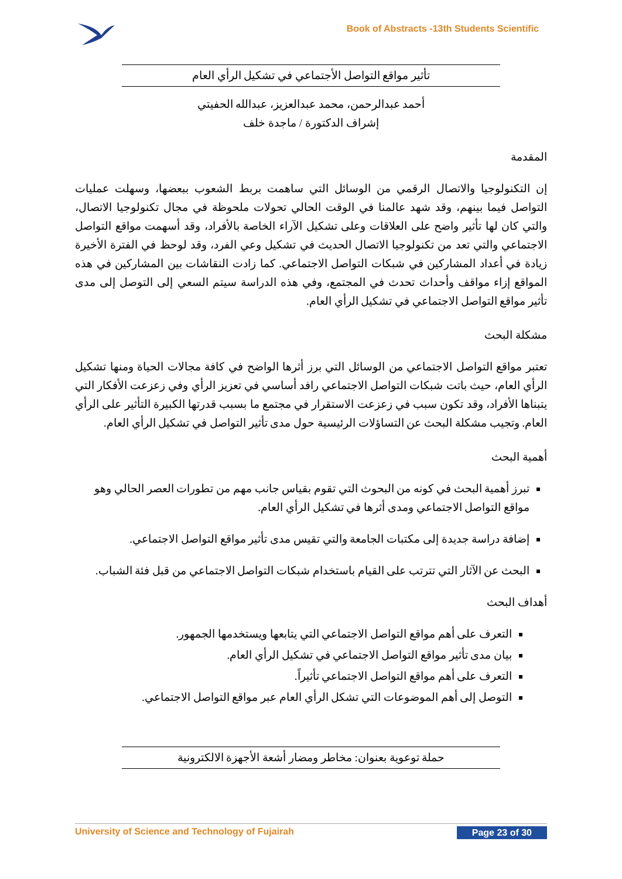Book of Abstracts -13th Students Scientific
تأثير مواقع التواصل الأجتماعي في تشكيل الرأي العام
أحمد عبدالرحمن، محمد عبدالعزيز، عبدالله الحفيتي
إشراف الدكتورة / ماجدة خلف
المقدمة
إن التكنولوجيا والاتصال الرقمي من الوسائل التي ساهمت بربط الشعوب ببعضها، وسهلت عمليات التواصل فيما بينهم، وقد شهد عالمنا في الوقت الحالي تحولات ملحوظة في مجال تكنولوجيا الاتصال، والتي كان لها تأثير واضح على العلاقات وعلى تشكيل الآراء الخاصة بالأفراد، وقد أسهمت مواقع التواصل الاجتماعي والتي تعد من تكنولوجيا الاتصال الحديث في تشكيل وعي الفرد، وقد لوحظ في الفترة الأخيرة زيادة في أعداد المشاركين في شبكات التواصل الاجتماعي. كما زادت النقاشات بين المشاركين في هذه المواقع إزاء مواقف وأحداث تحدث في المجتمع، وفي هذه الدراسة سيتم السعي إلى التوصل إلى مدى تأثير مواقع التواصل الاجتماعي في تشكيل الرأي العام.
مشكلة البحث
تعتبر مواقع التواصل الاجتماعي من الوسائل التي برز أثرها الواضح في كافة مجالات الحياة ومنها تشكيل الرأي العام، حيث باتت شبكات التواصل الاجتماعي رافد أساسي في تعزيز الرأي وفي زعزعت الأفكار التي يتبناها الأفراد، وقد تكون سبب في زعزعت الاستقرار في مجتمع ما بسبب قدرتها الكبيرة التأثير على الرأي العام. وتجيب مشكلة البحث عن التساؤلات الرئيسية حول مدى تأثير التواصل في تشكيل الرأي العام.
أهمية البحث
تبرز أهمية البحث في كونه من البحوث التي تقوم بقياس جانب مهم من تطورات العصر الحالي وهو مواقع التواصل الاجتماعي ومدى أثرها في تشكيل الرأي العام.
إضافة دراسة جديدة إلى مكتبات الجامعة والتي تقيس مدى تأثير مواقع التواصل الاجتماعي.
البحث عن الآثار التي تترتب على القيام باستخدام شبكات التواصل الاجتماعي من قبل فئة الشباب.
أهداف البحث
التعرف على أهم مواقع التواصل الاجتماعي التي يتابعها ويستخدمها الجمهور.
بيان مدى تأثير مواقع التواصل الاجتماعي في تشكيل الرأي العام.
التعرف على أهم مواقع التواصل الاجتماعي تأثيراً.
التوصل إلى أهم الموضوعات التي تشكل الرأي العام عبر مواقع التواصل الاجتماعي.
حملة توعوية بعنوان: مخاطر ومضار أشعة الأجهزة الالكترونية
University of Science and Technology of Fujairah Page 23 of 30